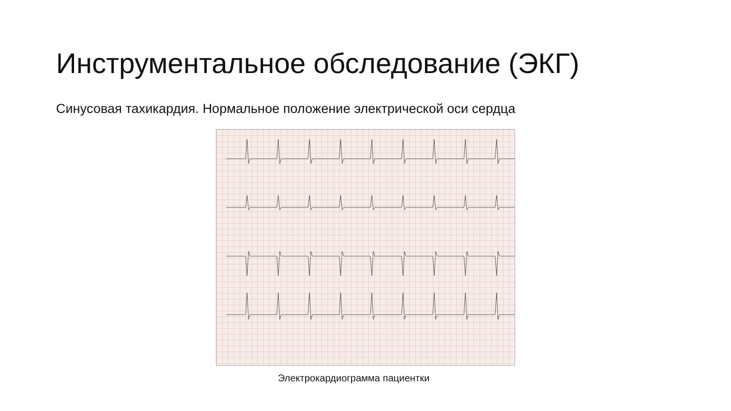Инструментальное обследование (ЭКГ)
Синусовая тахикардия. Нормальное положение электрической оси сердца
Электрокардиограмма пациентки